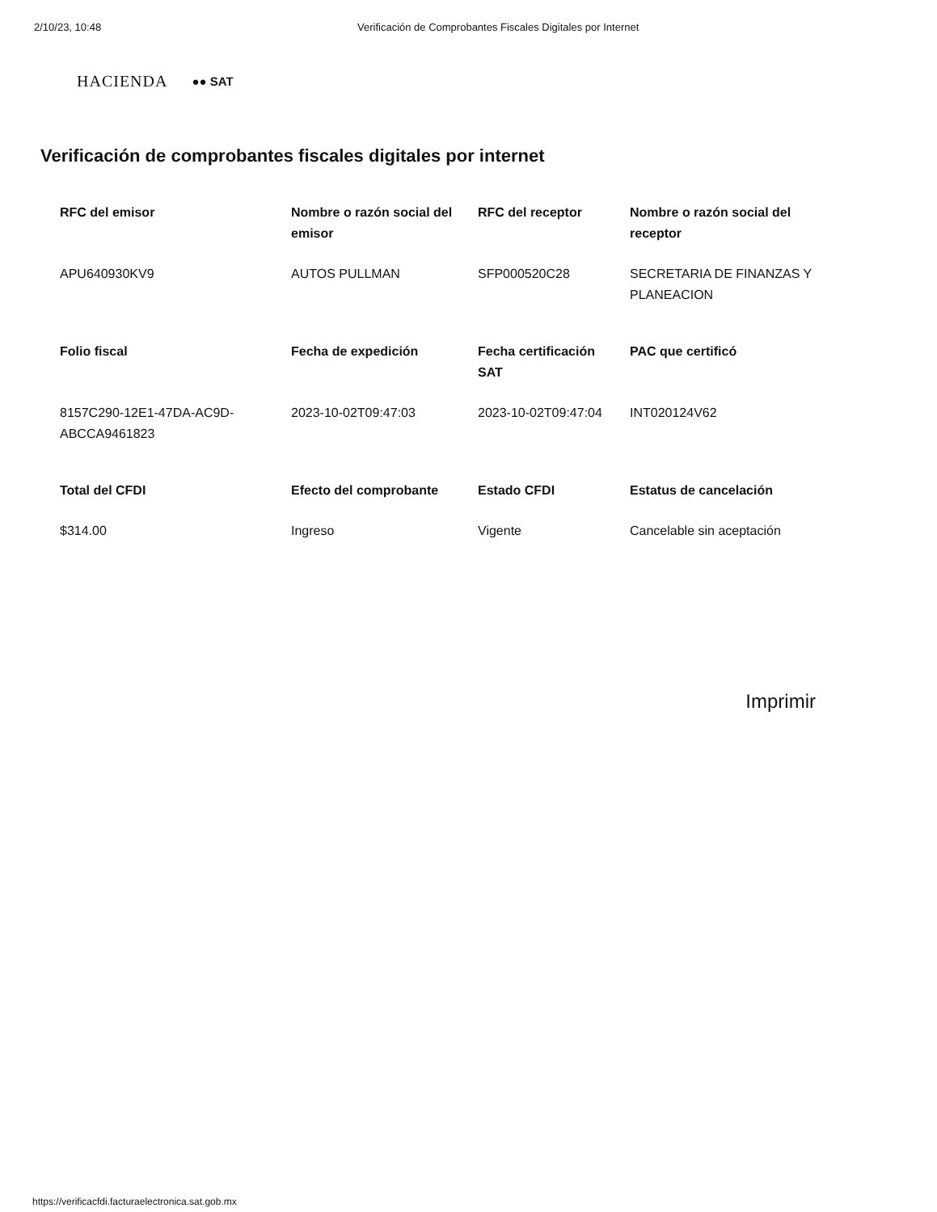2/10/23, 10:48 Verificación de Comprobantes Fiscales Digitales por Internet
HACIENDA ●● SAT
Verificación de comprobantes fiscales digitales por internet
| RFC del emisor | Nombre o razón social del emisor | RFC del receptor | Nombre o razón social del receptor |
| --- | --- | --- | --- |
| APU640930KV9 | AUTOS PULLMAN | SFP000520C28 | SECRETARIA DE FINANZAS Y PLANEACION |
| Folio fiscal | Fecha de expedición | Fecha certificación SAT | PAC que certificó |
| 8157C290-12E1-47DA-AC9D-ABCCA9461823 | 2023-10-02T09:47:03 | 2023-10-02T09:47:04 | INT020124V62 |
| Total del CFDI | Efecto del comprobante | Estado CFDI | Estatus de cancelación |
| $314.00 | Ingreso | Vigente | Cancelable sin aceptación |
Imprimir
https://verificacfdi.facturaelectronica.sat.gob.mx